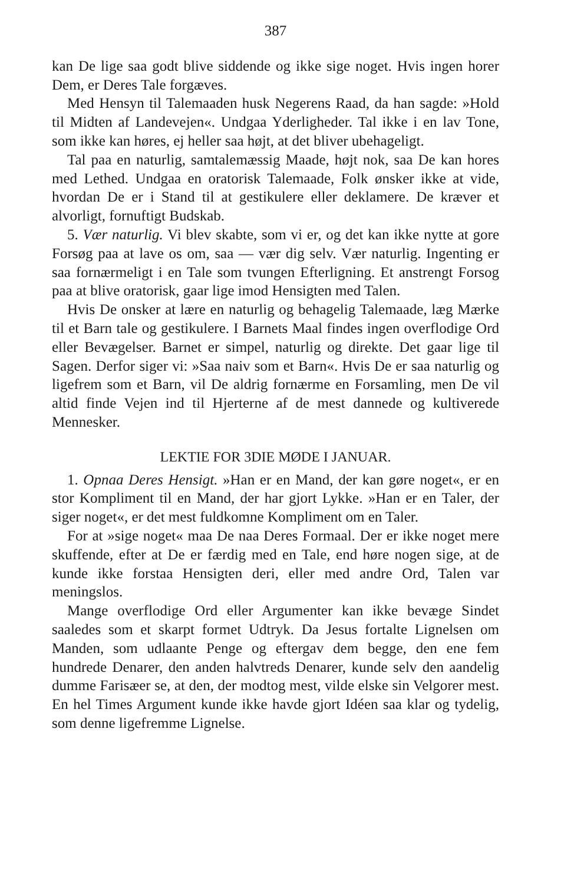387
kan De lige saa godt blive siddende og ikke sige noget. Hvis ingen horer Dem, er Deres Tale forgæves.
Med Hensyn til Talemaaden husk Negerens Raad, da han sagde: »Hold til Midten af Landevejen«. Undgaa Yderligheder. Tal ikke i en lav Tone, som ikke kan høres, ej heller saa højt, at det bliver ubehageligt.
Tal paa en naturlig, samtalemæssig Maade, højt nok, saa De kan hores med Lethed. Undgaa en oratorisk Talemaade, Folk ønsker ikke at vide, hvordan De er i Stand til at gestikulere eller deklamere. De kræver et alvorligt, fornuftigt Budskab.
5. Vær naturlig. Vi blev skabte, som vi er, og det kan ikke nytte at gore Forsøg paa at lave os om, saa — vær dig selv. Vær naturlig. Ingenting er saa fornærmeligt i en Tale som tvungen Efterligning. Et anstrengt Forsog paa at blive oratorisk, gaar lige imod Hensigten med Talen.
Hvis De onsker at lære en naturlig og behagelig Talemaade, læg Mærke til et Barn tale og gestikulere. I Barnets Maal findes ingen overflodige Ord eller Bevægelser. Barnet er simpel, naturlig og direkte. Det gaar lige til Sagen. Derfor siger vi: »Saa naiv som et Barn«. Hvis De er saa naturlig og ligefrem som et Barn, vil De aldrig fornærme en Forsamling, men De vil altid finde Vejen ind til Hjerterne af de mest dannede og kultiverede Mennesker.
LEKTIE FOR 3DIE MØDE I JANUAR.
1. Opnaa Deres Hensigt. »Han er en Mand, der kan gøre noget«, er en stor Kompliment til en Mand, der har gjort Lykke. »Han er en Taler, der siger noget«, er det mest fuldkomne Kompliment om en Taler.
For at »sige noget« maa De naa Deres Formaal. Der er ikke noget mere skuffende, efter at De er færdig med en Tale, end høre nogen sige, at de kunde ikke forstaa Hensigten deri, eller med andre Ord, Talen var meningslos.
Mange overflodige Ord eller Argumenter kan ikke bevæge Sindet saaledes som et skarpt formet Udtryk. Da Jesus fortalte Lignelsen om Manden, som udlaante Penge og eftergav dem begge, den ene fem hundrede Denarer, den anden halvtreds Denarer, kunde selv den aandelig dumme Farisæer se, at den, der modtog mest, vilde elske sin Velgorer mest. En hel Times Argument kunde ikke havde gjort Idéen saa klar og tydelig, som denne ligefremme Lignelse.